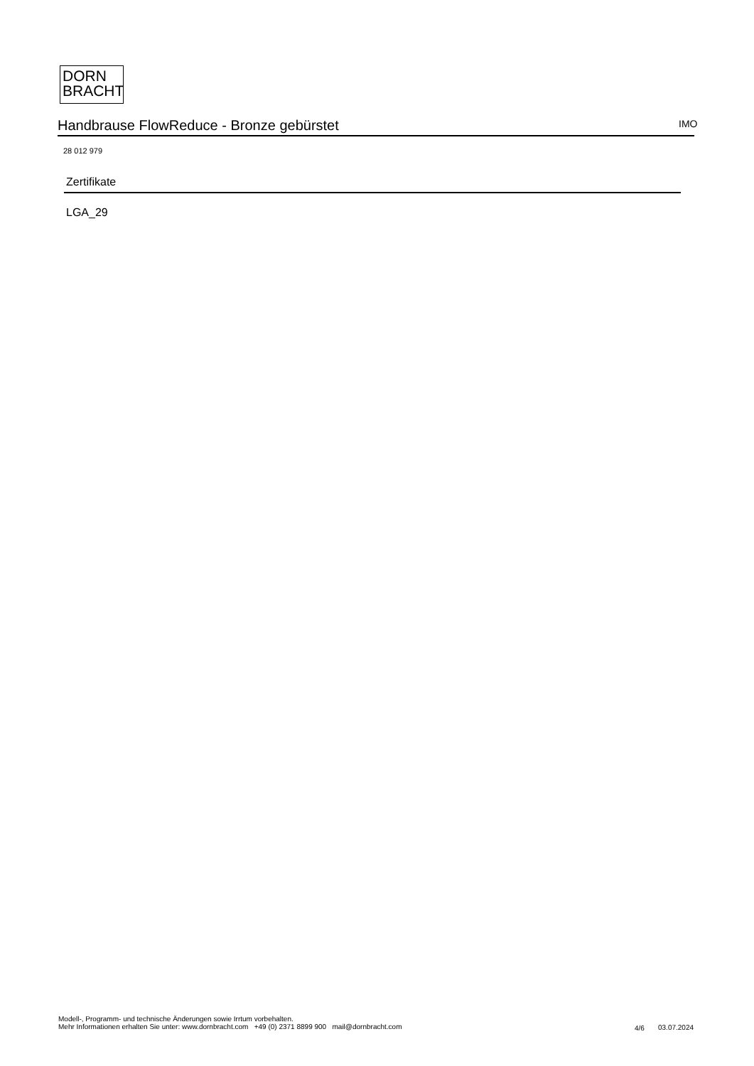DORN
BRACHT
Handbrause FlowReduce - Bronze gebürstet IMO
28 012 979
Zertifikate
LGA_29
Modell-, Programm- und technische Änderungen sowie Irrtum vorbehalten.
Mehr Informationen erhalten Sie unter: www.dornbracht.com +49 (0) 2371 8899 900 mail@dornbracht.com
4/6 03.07.2024